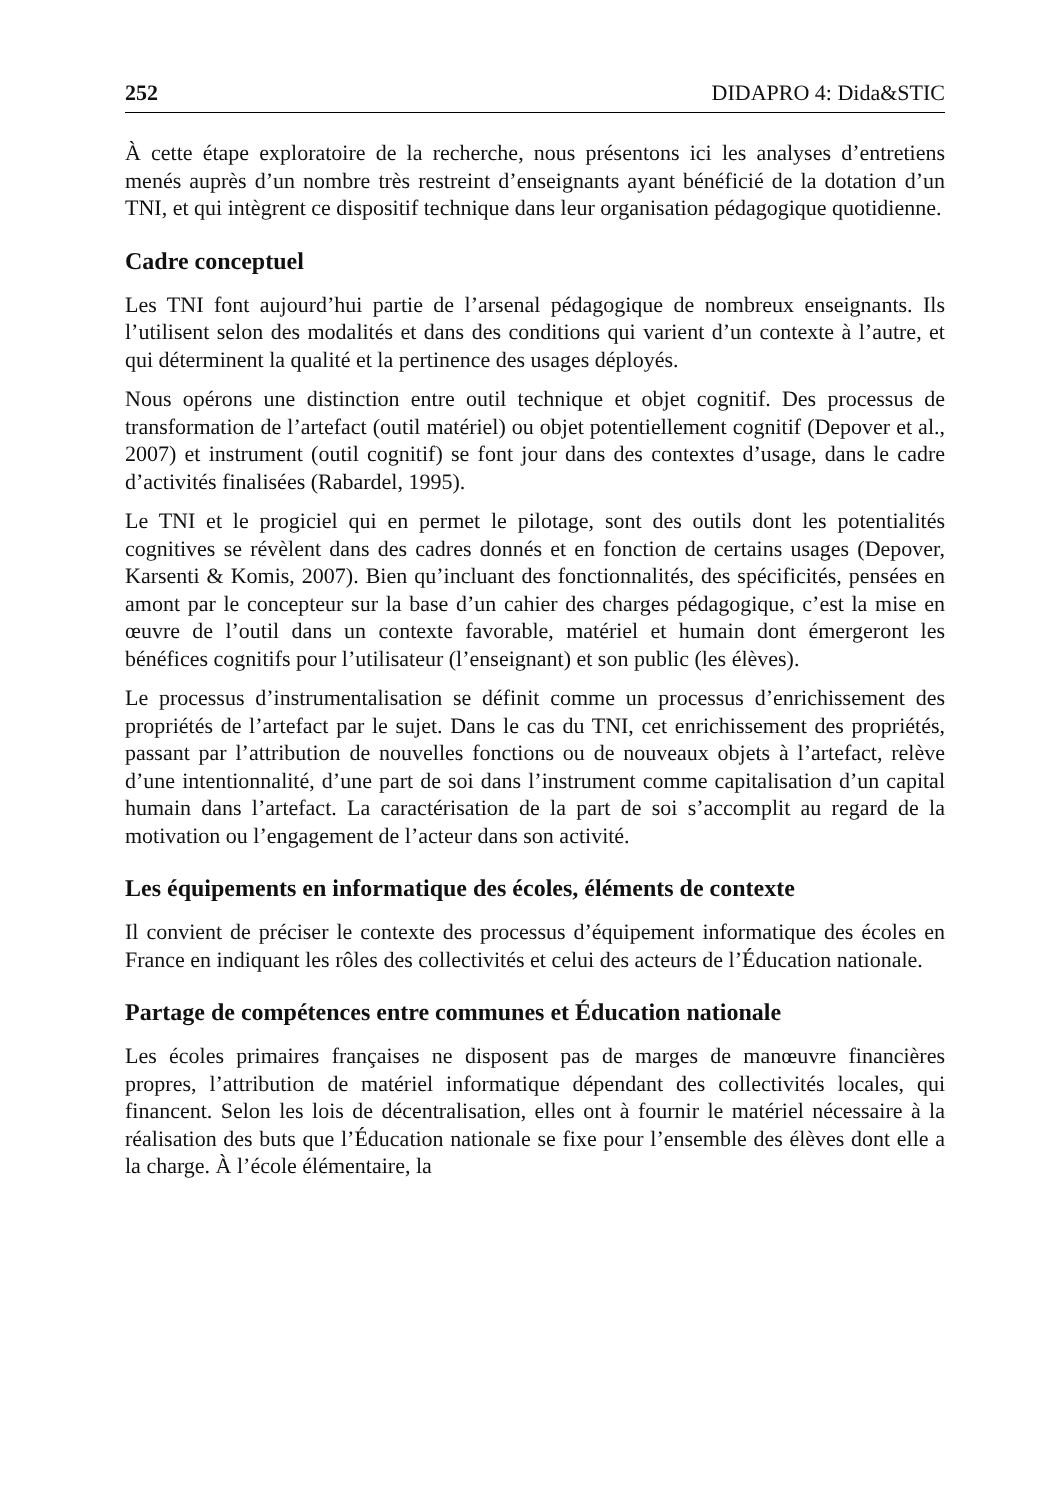252 DIDAPRO 4: Dida&STIC
À cette étape exploratoire de la recherche, nous présentons ici les analyses d’entretiens menés auprès d’un nombre très restreint d’enseignants ayant bénéficié de la dotation d’un TNI, et qui intègrent ce dispositif technique dans leur organisation pédagogique quotidienne.
Cadre conceptuel
Les TNI font aujourd’hui partie de l’arsenal pédagogique de nombreux enseignants. Ils l’utilisent selon des modalités et dans des conditions qui varient d’un contexte à l’autre, et qui déterminent la qualité et la pertinence des usages déployés.
Nous opérons une distinction entre outil technique et objet cognitif. Des processus de transformation de l’artefact (outil matériel) ou objet potentiellement cognitif (Depover et al., 2007) et instrument (outil cognitif) se font jour dans des contextes d’usage, dans le cadre d’activités finalisées (Rabardel, 1995).
Le TNI et le progiciel qui en permet le pilotage, sont des outils dont les potentialités cognitives se révèlent dans des cadres donnés et en fonction de certains usages (Depover, Karsenti & Komis, 2007). Bien qu’incluant des fonctionnalités, des spécificités, pensées en amont par le concepteur sur la base d’un cahier des charges pédagogique, c’est la mise en œuvre de l’outil dans un contexte favorable, matériel et humain dont émergeront les bénéfices cognitifs pour l’utilisateur (l’enseignant) et son public (les élèves).
Le processus d’instrumentalisation se définit comme un processus d’enrichissement des propriétés de l’artefact par le sujet. Dans le cas du TNI, cet enrichissement des propriétés, passant par l’attribution de nouvelles fonctions ou de nouveaux objets à l’artefact, relève d’une intentionnalité, d’une part de soi dans l’instrument comme capitalisation d’un capital humain dans l’artefact. La caractérisation de la part de soi s’accomplit au regard de la motivation ou l’engagement de l’acteur dans son activité.
Les équipements en informatique des écoles, éléments de contexte
Il convient de préciser le contexte des processus d’équipement informatique des écoles en France en indiquant les rôles des collectivités et celui des acteurs de l’Éducation nationale.
Partage de compétences entre communes et Éducation nationale
Les écoles primaires françaises ne disposent pas de marges de manœuvre financières propres, l’attribution de matériel informatique dépendant des collectivités locales, qui financent. Selon les lois de décentralisation, elles ont à fournir le matériel nécessaire à la réalisation des buts que l’Éducation nationale se fixe pour l’ensemble des élèves dont elle a la charge. À l’école élémentaire, la